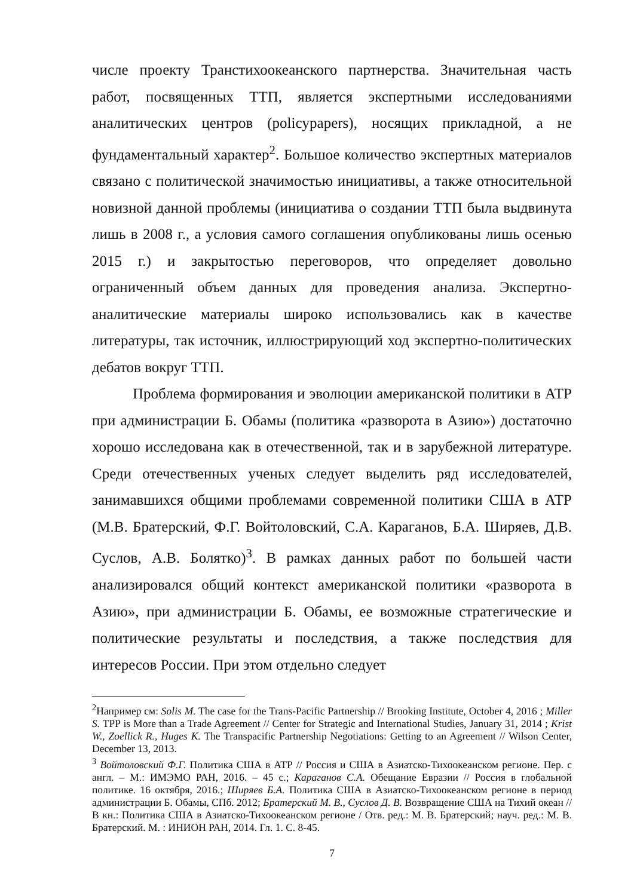числе проекту Транстихоокеанского партнерства. Значительная часть работ, посвященных ТТП, является экспертными исследованиями аналитических центров (policypapers), носящих прикладной, а не фундаментальный характер<sup>2</sup>. Большое количество экспертных материалов связано с политической значимостью инициативы, а также относительной новизной данной проблемы (инициатива о создании ТТП была выдвинута лишь в 2008 г., а условия самого соглашения опубликованы лишь осенью 2015 г.) и закрытостью переговоров, что определяет довольно ограниченный объем данных для проведения анализа. Экспертно-аналитические материалы широко использовались как в качестве литературы, так источник, иллюстрирующий ход экспертно-политических дебатов вокруг ТТП.
Проблема формирования и эволюции американской политики в АТР при администрации Б. Обамы (политика «разворота в Азию») достаточно хорошо исследована как в отечественной, так и в зарубежной литературе. Среди отечественных ученых следует выделить ряд исследователей, занимавшихся общими проблемами современной политики США в АТР (М.В. Братерский, Ф.Г. Войтоловский, С.А. Караганов, Б.А. Ширяев, Д.В. Суслов, А.В. Болятко)<sup>3</sup>. В рамках данных работ по большей части анализировался общий контекст американской политики «разворота в Азию», при администрации Б. Обамы, ее возможные стратегические и политические результаты и последствия, а также последствия для интересов России. При этом отдельно следует
<sup>2</sup> Например см: Solis M. The case for the Trans-Pacific Partnership // Brooking Institute, October 4, 2016 ; Miller S. TPP is More than a Trade Agreement // Center for Strategic and International Studies, January 31, 2014 ; Krist W., Zoellick R., Huges K. The Transpacific Partnership Negotiations: Getting to an Agreement // Wilson Center, December 13, 2013.
<sup>3</sup> Войтоловский Ф.Г. Политика США в АТР // Россия и США в Азиатско-Тихоокеанском регионе. Пер. с англ. – М.: ИМЭМО РАН, 2016. – 45 с.; Караганов С.А. Обещание Евразии // Россия в глобальной политике. 16 октября, 2016.; Ширяев Б.А. Политика США в Азиатско-Тихоокеанском регионе в период администрации Б. Обамы, СПб. 2012; Братерский М. В., Суслов Д. В. Возвращение США на Тихий океан // В кн.: Политика США в Азиатско-Тихоокеанском регионе / Отв. ред.: М. В. Братерский; науч. ред.: М. В. Братерский. М. : ИНИОН РАН, 2014. Гл. 1. С. 8-45.
7